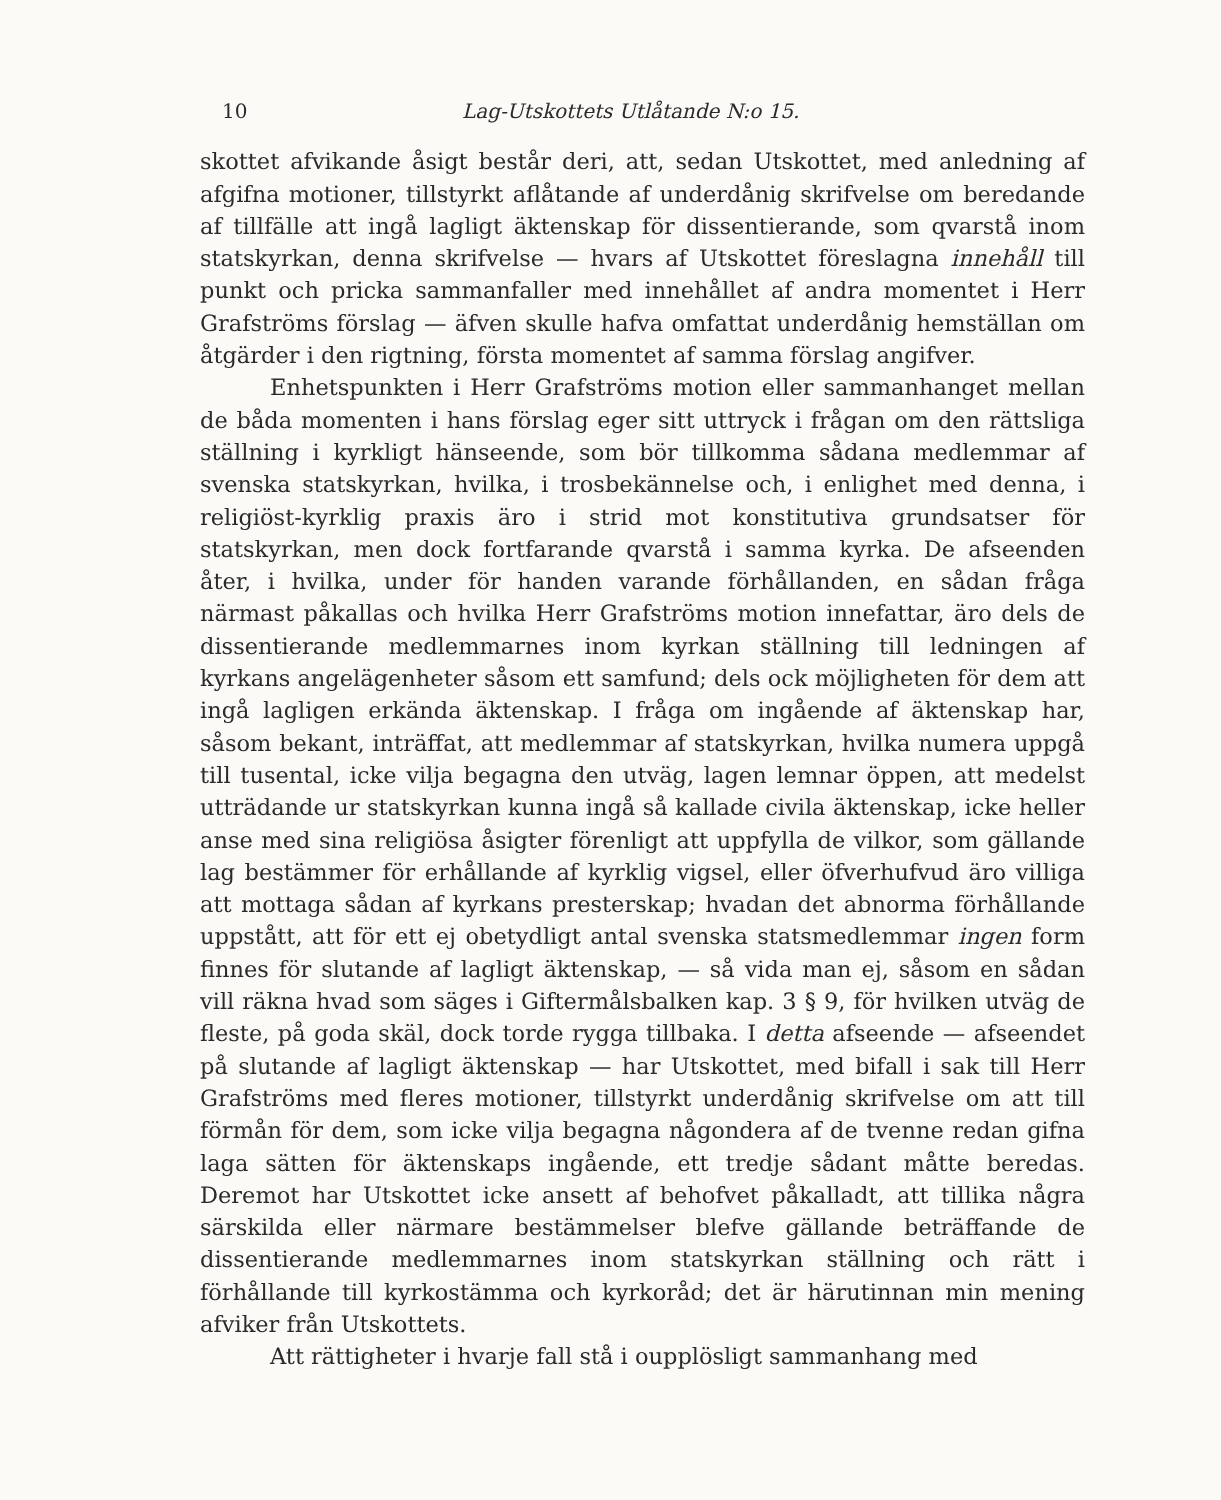10 Lag-Utskottets Utlåtande N:o 15.
skottet afvikande åsigt består deri, att, sedan Utskottet, med anledning af afgifna motioner, tillstyrkt aflåtande af underdånig skrifvelse om beredande af tillfälle att ingå lagligt äktenskap för dissentierande, som qvarstå inom statskyrkan, denna skrifvelse — hvars af Utskottet föreslagna innehåll till punkt och pricka sammanfaller med innehållet af andra momentet i Herr Grafströms förslag — äfven skulle hafva omfattat underdånig hemställan om åtgärder i den rigtning, första momentet af samma förslag angifver.
Enhetspunkten i Herr Grafströms motion eller sammanhanget mellan de båda momenten i hans förslag eger sitt uttryck i frågan om den rättsliga ställning i kyrkligt hänseende, som bör tillkomma sådana medlemmar af svenska statskyrkan, hvilka, i trosbekännelse och, i enlighet med denna, i religiöst-kyrklig praxis äro i strid mot konstitutiva grundsatser för statskyrkan, men dock fortfarande qvarstå i samma kyrka. De afseenden åter, i hvilka, under för handen varande förhållanden, en sådan fråga närmast påkallas och hvilka Herr Grafströms motion innefattar, äro dels de dissentierande medlemmarnes inom kyrkan ställning till ledningen af kyrkans angelägenheter såsom ett samfund; dels ock möjligheten för dem att ingå lagligen erkända äktenskap. I fråga om ingående af äktenskap har, såsom bekant, inträffat, att medlemmar af statskyrkan, hvilka numera uppgå till tusental, icke vilja begagna den utväg, lagen lemnar öppen, att medelst utträdande ur statskyrkan kunna ingå så kallade civila äktenskap, icke heller anse med sina religiösa åsigter förenligt att uppfylla de vilkor, som gällande lag bestämmer för erhållande af kyrklig vigsel, eller öfverhufvud äro villiga att mottaga sådan af kyrkans presterskap; hvadan det abnorma förhållande uppstått, att för ett ej obetydligt antal svenska statsmedlemmar ingen form finnes för slutande af lagligt äktenskap, — så vida man ej, såsom en sådan vill räkna hvad som säges i Giftermålsbalken kap. 3 § 9, för hvilken utväg de fleste, på goda skäl, dock torde rygga tillbaka. I detta afseende — afseendet på slutande af lagligt äktenskap — har Utskottet, med bifall i sak till Herr Grafströms med fleres motioner, tillstyrkt underdånig skrifvelse om att till förmån för dem, som icke vilja begagna någondera af de tvenne redan gifna laga sätten för äktenskaps ingående, ett tredje sådant måtte beredas. Deremot har Utskottet icke ansett af behofvet påkalladt, att tillika några särskilda eller närmare bestämmelser blefve gällande beträffande de dissentierande medlemmarnes inom statskyrkan ställning och rätt i förhållande till kyrkostämma och kyrkoråd; det är härutinnan min mening afviker från Utskottets.
Att rättigheter i hvarje fall stå i oupplösligt sammanhang med